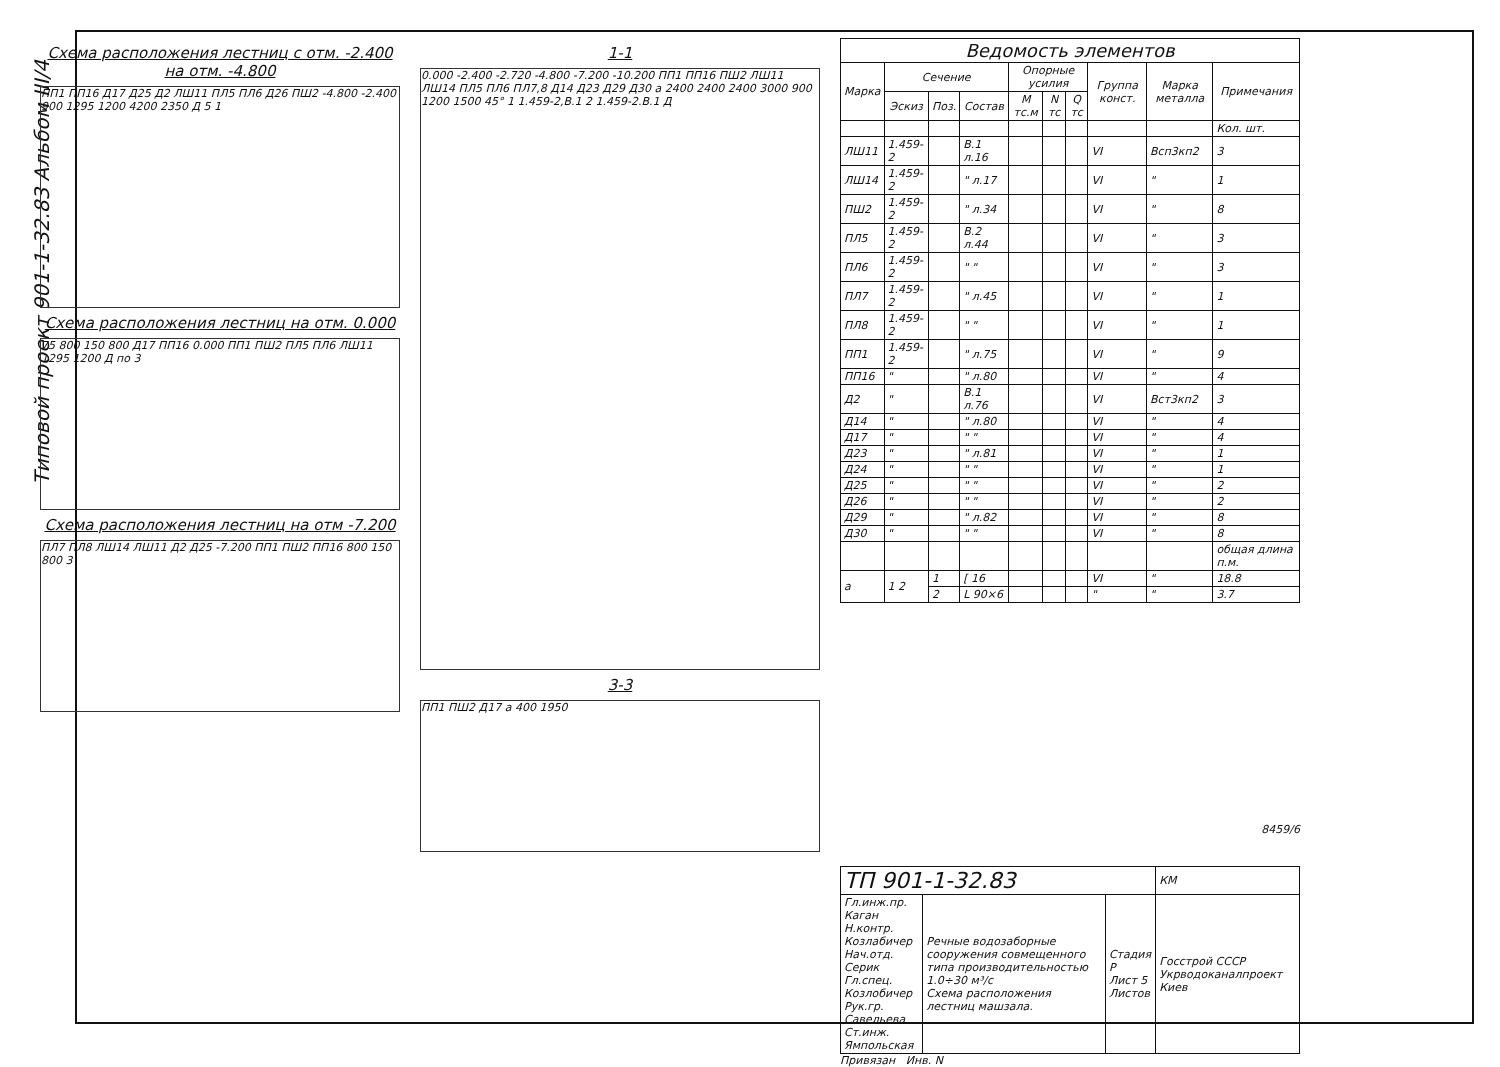Типовой проект 901-1-32.83 Альбом III/4
Схема расположения лестниц с отм. -2.400 на отм. -4.800
ПП1 ПП16 Д17 Д25 Д2 ЛШ11 ПЛ5 ПЛ6 Д26 ПШ2 -4.800 -2.400 900 1295 1200 4200 2350 Д 5 1
Схема расположения лестниц на отм. 0.000
75 800 150 800 Д17 ПП16 0.000 ПП1 ПШ2 ПЛ5 ПЛ6 ЛШ11 1295 1200 Д по 3
Схема расположения лестниц на отм -7.200
ПЛ7 ПЛ8 ЛШ14 ЛШ11 Д2 Д25 -7.200 ПП1 ПШ2 ПП16 800 150 800 3
1-1
0.000 -2.400 -2.720 -4.800 -7.200 -10.200 ПП1 ПП16 ПШ2 ЛШ11 ЛШ14 ПЛ5 ПЛ6 ПЛ7,8 Д14 Д23 Д29 Д30 а 2400 2400 2400 3000 900 1200 1500 45° 1 1.459-2,В.1 2 1.459-2.В.1 Д
3-3
ПП1 ПШ2 Д17 а 400 1950
| Ведомость элементов | | | | | | | | | |
| --- | --- | --- | --- | --- | --- | --- | --- | --- | --- |
| Марка | Сечение | | | Опорные усилия | | | Группа конст. | Марка металла | Примечания |
| | Эскиз | Поз. | Состав | M тс.м | N тс | Q тс | | | |
| | | | | | | | | | Кол. шт. |
| ЛШ11 | 1.459-2 | | В.1 л.16 | | | | VI | Всп3кп2 | 3 |
| ЛШ14 | 1.459-2 | | " л.17 | | | | VI | " | 1 |
| ПШ2 | 1.459-2 | | " л.34 | | | | VI | " | 8 |
| ПЛ5 | 1.459-2 | | В.2 л.44 | | | | VI | " | 3 |
| ПЛ6 | 1.459-2 | | " " | | | | VI | " | 3 |
| ПЛ7 | 1.459-2 | | " л.45 | | | | VI | " | 1 |
| ПЛ8 | 1.459-2 | | " " | | | | VI | " | 1 |
| ПП1 | 1.459-2 | | " л.75 | | | | VI | " | 9 |
| ПП16 | " | | " л.80 | | | | VI | " | 4 |
| Д2 | " | | В.1 л.76 | | | | VI | Вст3кп2 | 3 |
| Д14 | " | | " л.80 | | | | VI | " | 4 |
| Д17 | " | | " " | | | | VI | " | 4 |
| Д23 | " | | " л.81 | | | | VI | " | 1 |
| Д24 | " | | " " | | | | VI | " | 1 |
| Д25 | " | | " " | | | | VI | " | 2 |
| Д26 | " | | " " | | | | VI | " | 2 |
| Д29 | " | | " л.82 | | | | VI | " | 8 |
| Д30 | " | | " " | | | | VI | " | 8 |
| | | | | | | | | | общая длина п.м. |
| а | 1 2 | 1 | [ 16 | | | | VI | " | 18.8 |
| | | 2 | L 90×6 | | | | " | " | 3.7 |
8459/6
| ТП 901-1-32.83 | | | КМ |
| Гл.инж.пр. Каган Н.контр. Козлабичер Нач.отд. Серик Гл.спец. Козлобичер Рук.гр. Савельева Ст.инж. Ямпольская | Речные водозаборные сооружения совмещенного типа производительностью 1.0÷30 м³/с Схема расположения лестниц машзала. | Стадия Р Лист 5 Листов | Госстрой СССР Укрводоканалпроект Киев |
Привязан Инв. N